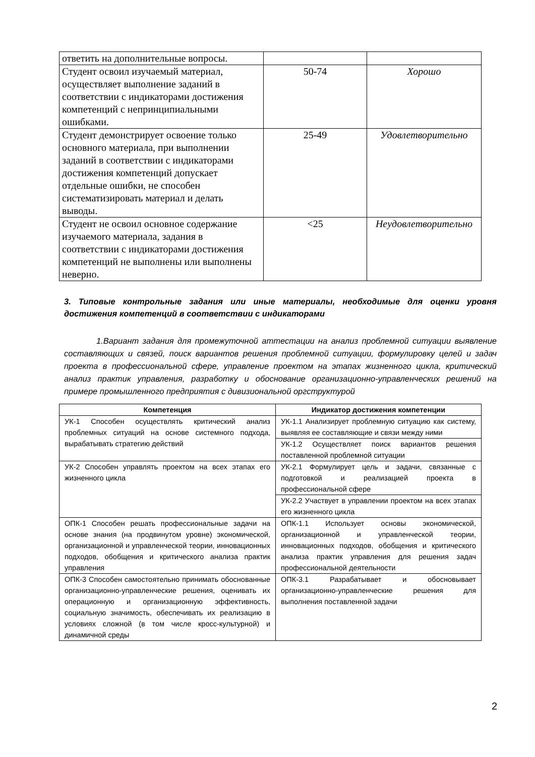| ответить на дополнительные вопросы. | | |
| Студент освоил изучаемый материал, осуществляет выполнение заданий в соответствии с индикаторами достижения компетенций с непринципиальными ошибками. | 50-74 | Хорошо |
| Студент демонстрирует освоение только основного материала, при выполнении заданий в соответствии с индикаторами достижения компетенций допускает отдельные ошибки, не способен систематизировать материал и делать выводы. | 25-49 | Удовлетворительно |
| Студент не освоил основное содержание изучаемого материала, задания в соответствии с индикаторами достижения компетенций не выполнены или выполнены неверно. | <25 | Неудовлетворительно |
3. Типовые контрольные задания или иные материалы, необходимые для оценки уровня достижения компетенций в соответствии с индикаторами
1.Вариант задания для промежуточной аттестации на анализ проблемной ситуации выявление составляющих и связей, поиск вариантов решения проблемной ситуации, формулировку целей и задач проекта в профессиональной сфере, управление проектом на этапах жизненного цикла, критический анализ практик управления, разработку и обоснование организационно-управленческих решений на примере промышленного предприятия с дивизиональной оргструктурой
| Компетенция | Индикатор достижения компетенции |
| --- | --- |
| УК-1 Способен осуществлять критический анализ проблемных ситуаций на основе системного подхода, вырабатывать стратегию действий | УК-1.1 Анализирует проблемную ситуацию как систему, выявляя ее составляющие и связи между ними |
| | УК-1.2 Осуществляет поиск вариантов решения поставленной проблемной ситуации |
| УК-2 Способен управлять проектом на всех этапах его жизненного цикла | УК-2.1 Формулирует цель и задачи, связанные с подготовкой и реализацией проекта в профессиональной сфере |
| | УК-2.2 Участвует в управлении проектом на всех этапах его жизненного цикла |
| ОПК-1 Способен решать профессиональные задачи на основе знания (на продвинутом уровне) экономической, организационной и управленческой теории, инновационных подходов, обобщения и критического анализа практик управления | ОПК-1.1 Использует основы экономической, организационной и управленческой теории, инновационных подходов, обобщения и критического анализа практик управления для решения задач профессиональной деятельности |
| ОПК-3 Способен самостоятельно принимать обоснованные организационно-управленческие решения, оценивать их операционную и организационную эффективность, социальную значимость, обеспечивать их реализацию в условиях сложной (в том числе кросс-культурной) и динамичной среды | ОПК-3.1 Разрабатывает и обосновывает организационно-управленческие решения для выполнения поставленной задачи |
2